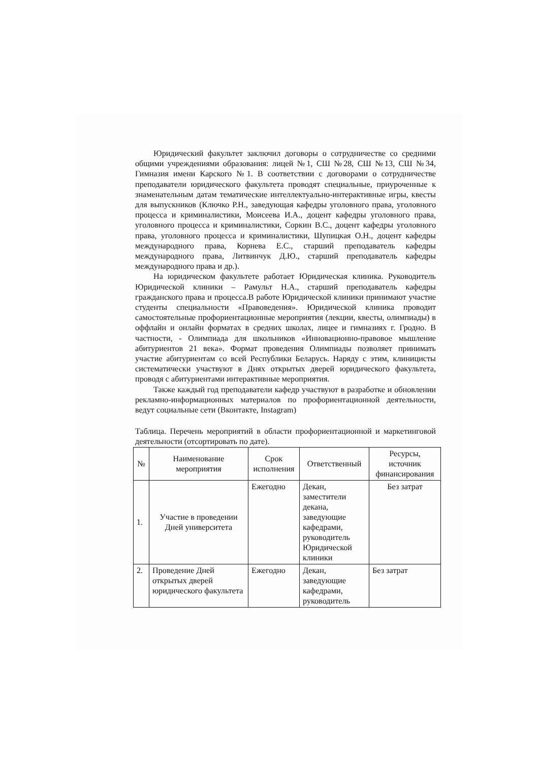Юридический факультет заключил договоры о сотрудничестве со средними общими учреждениями образования: лицей №1, СШ №28, СШ №13, СШ №34, Гимназия имени Карского №1. В соответствии с договорами о сотрудничестве преподаватели юридического факультета проводят специальные, приуроченные к знаменательным датам тематические интеллектуально-интерактивные игры, квесты для выпускников (Ключко Р.Н., заведующая кафедры уголовного права, уголовного процесса и криминалистики, Моисеева И.А., доцент кафедры уголовного права, уголовного процесса и криминалистики, Соркин В.С., доцент кафедры уголовного права, уголовного процесса и криминалистики, Шупицкая О.Н., доцент кафедры международного права, Корнева Е.С., старший преподаватель кафедры международного права, Литвинчук Д.Ю., старший преподаватель кафедры международного права и др.).
На юридическом факультете работает Юридическая клиника. Руководитель Юридической клиники – Рамульт Н.А., старший преподаватель кафедры гражданского права и процесса.В работе Юридической клиники принимают участие студенты специальности «Правоведения». Юридической клиника проводит самостоятельные профориентационные мероприятия (лекции, квесты, олимпиады) в оффлайн и онлайн форматах в средних школах, лицее и гимназиях г. Гродно. В частности, - Олимпиада для школьников «Инновационно-правовое мышление абитуриентов 21 века». Формат проведения Олимпиады позволяет принимать участие абитуриентам со всей Республики Беларусь. Наряду с этим, клиницисты систематически участвуют в Днях открытых дверей юридического факультета, проводя с абитуриентами интерактивные мероприятия.
Также каждый год преподаватели кафедр участвуют в разработке и обновлении рекламно-информационных материалов по профориентационной деятельности, ведут социальные сети (Вконтакте, Instagram)
Таблица. Перечень мероприятий в области профориентационной и маркетинговой деятельности (отсортировать по дате).
| № | Наименование мероприятия | Срок исполнения | Ответственный | Ресурсы, источник финансирования |
| --- | --- | --- | --- | --- |
| 1. | Участие в проведении Дней университета | Ежегодно | Декан, заместители декана, заведующие кафедрами, руководитель Юридической клиники | Без затрат |
| 2. | Проведение Дней открытых дверей юридического факультета | Ежегодно | Декан, заведующие кафедрами, руководитель | Без затрат |